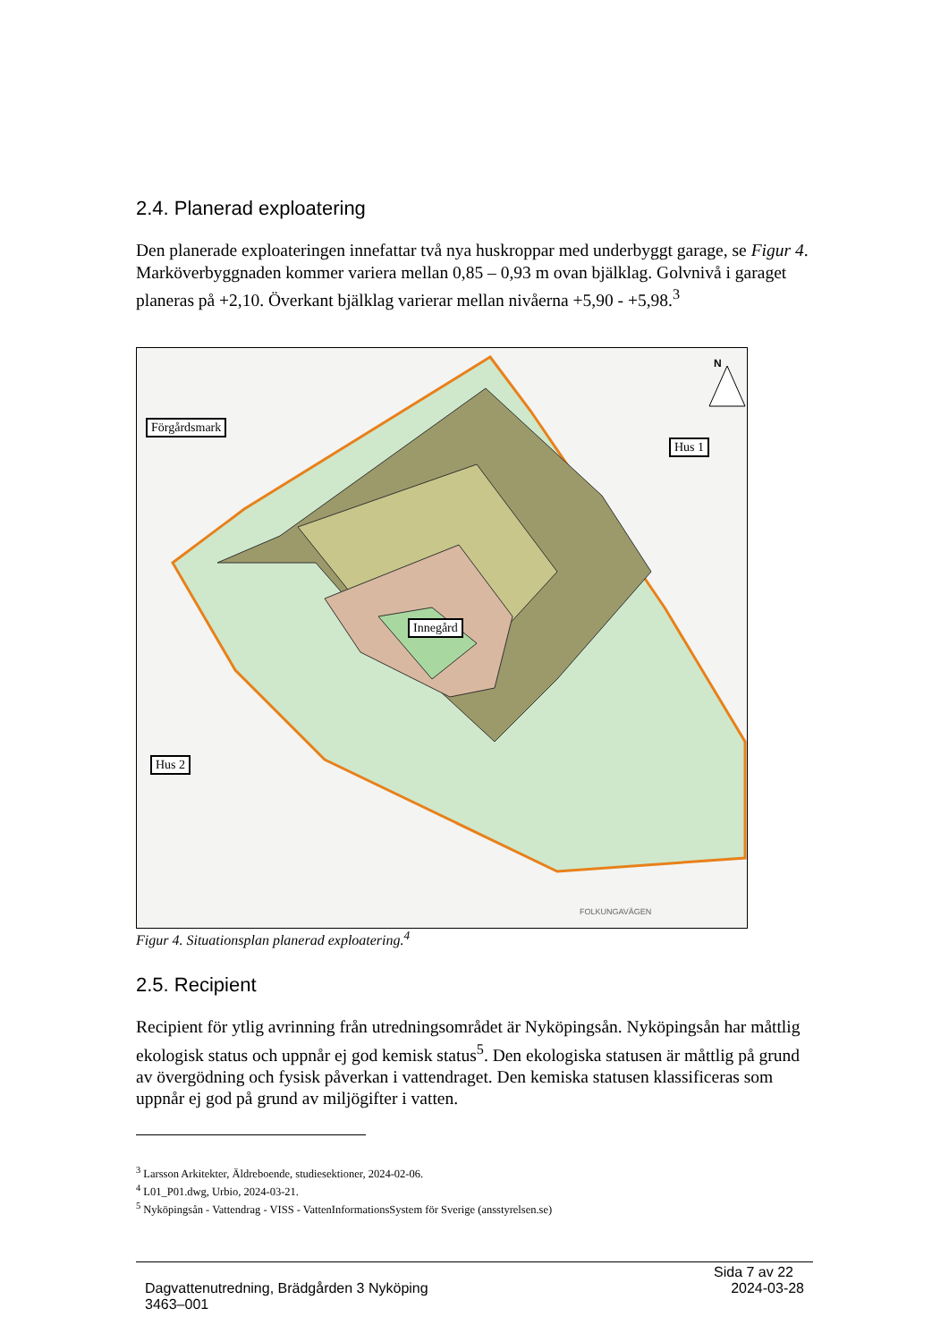2.4. Planerad exploatering
Den planerade exploateringen innefattar två nya huskroppar med underbyggt garage, se Figur 4. Marköverbyggnaden kommer variera mellan 0,85 – 0,93 m ovan bjälklag. Golvnivå i garaget planeras på +2,10. Överkant bjälklag varierar mellan nivåerna +5,90 - +5,98.<sup>3</sup>
Förgårdsmark
Hus 1
Innegård
Hus 2
N
FOLKUNGAVÄGEN
Figur 4. Situationsplan planerad exploatering.<sup>4</sup>
2.5. Recipient
Recipient för ytlig avrinning från utredningsområdet är Nyköpingsån. Nyköpingsån har måttlig ekologisk status och uppnår ej god kemisk status<sup>5</sup>. Den ekologiska statusen är måttlig på grund av övergödning och fysisk påverkan i vattendraget. Den kemiska statusen klassificeras som uppnår ej god på grund av miljögifter i vatten.
<sup>3</sup> Larsson Arkitekter, Äldreboende, studiesektioner, 2024-02-06.
<sup>4</sup> L01_P01.dwg, Urbio, 2024-03-21.
<sup>5</sup> Nyköpingsån - Vattendrag - VISS - VattenInformationsSystem för Sverige (ansstyrelsen.se)
Sida 7 av 22
Dagvattenutredning, Brädgården 3 Nyköping
3463–001 2024-03-28